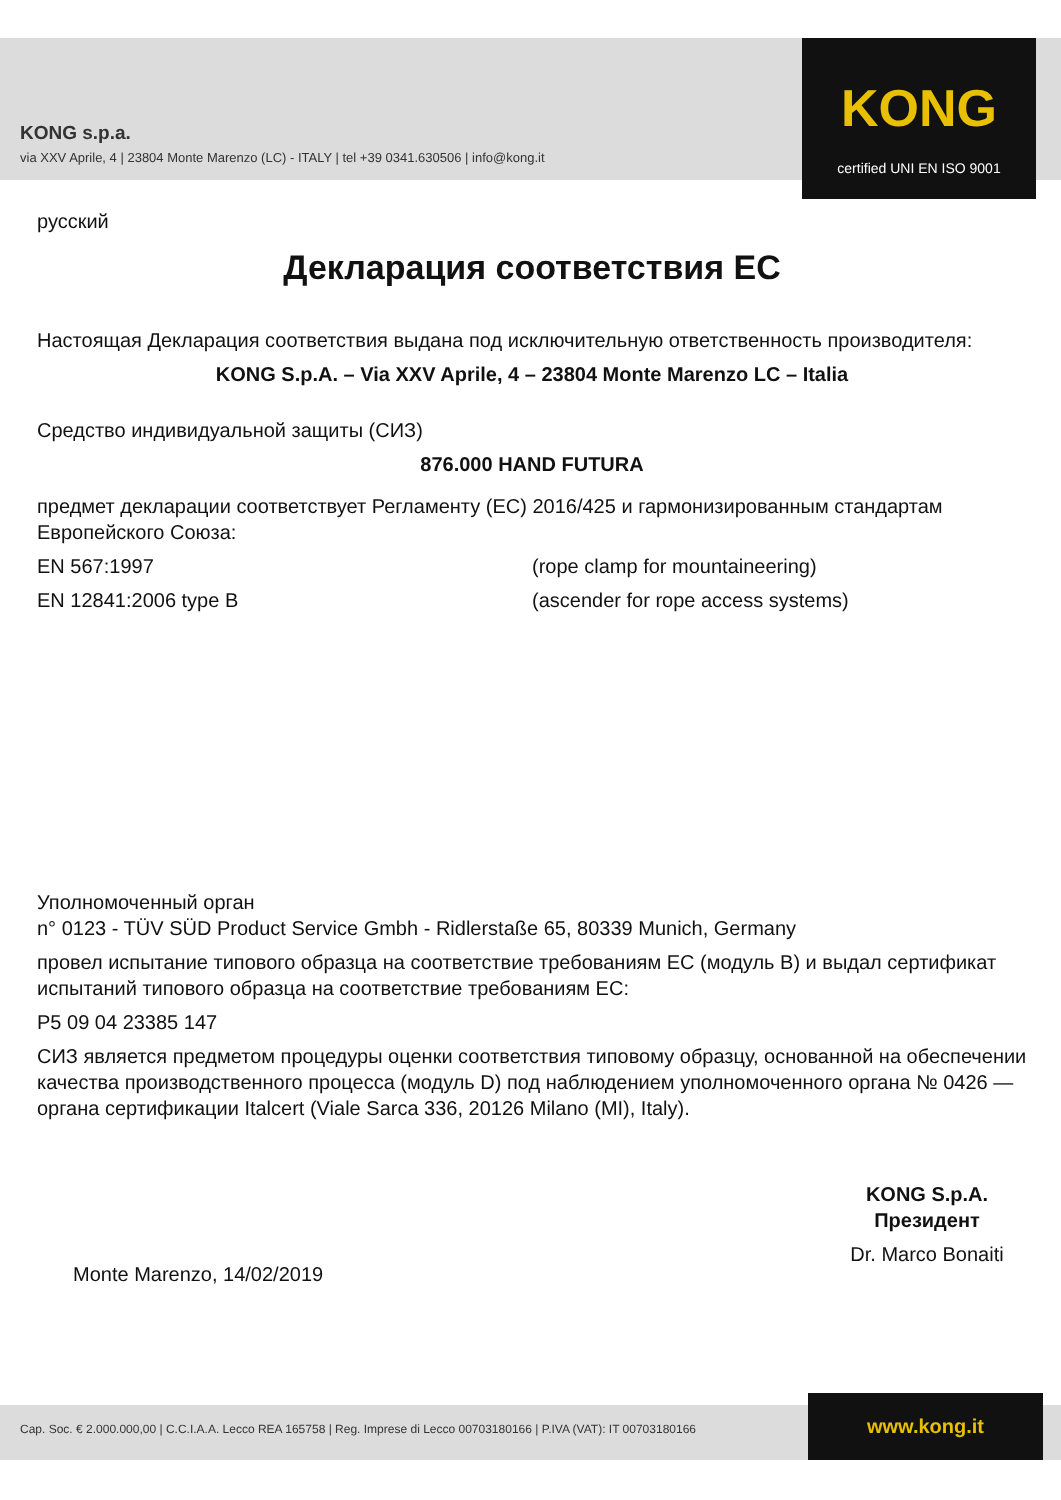KONG s.p.a.
via XXV Aprile, 4 | 23804 Monte Marenzo (LC) - ITALY | tel +39 0341.630506 | info@kong.it
KONG
certified UNI EN ISO 9001
русский
Декларация соответствия ЕС
Настоящая Декларация соответствия выдана под исключительную ответственность производителя:
KONG S.p.A. – Via XXV Aprile, 4 – 23804 Monte Marenzo LC – Italia
Средство индивидуальной защиты (СИЗ)
876.000 HAND FUTURA
предмет декларации соответствует Регламенту (ЕС) 2016/425 и гармонизированным стандартам Европейского Союза:
EN 567:1997 (rope clamp for mountaineering)
EN 12841:2006 type B (ascender for rope access systems)
Уполномоченный орган
n° 0123 - TÜV SÜD Product Service Gmbh - Ridlerstaße 65, 80339 Munich, Germany
провел испытание типового образца на соответствие требованиям ЕС (модуль B) и выдал сертификат испытаний типового образца на соответствие требованиям ЕС:
P5 09 04 23385 147
СИЗ является предметом процедуры оценки соответствия типовому образцу, основанной на обеспечении качества производственного процесса (модуль D) под наблюдением уполномоченного органа № 0426 — органа сертификации Italcert (Viale Sarca 336, 20126 Milano (MI), Italy).
Monte Marenzo, 14/02/2019
KONG S.p.A.
Президент
Dr. Marco Bonaiti
Cap. Soc. € 2.000.000,00 | C.C.I.A.A. Lecco REA 165758 | Reg. Imprese di Lecco 00703180166 | P.IVA (VAT): IT 00703180166 www.kong.it